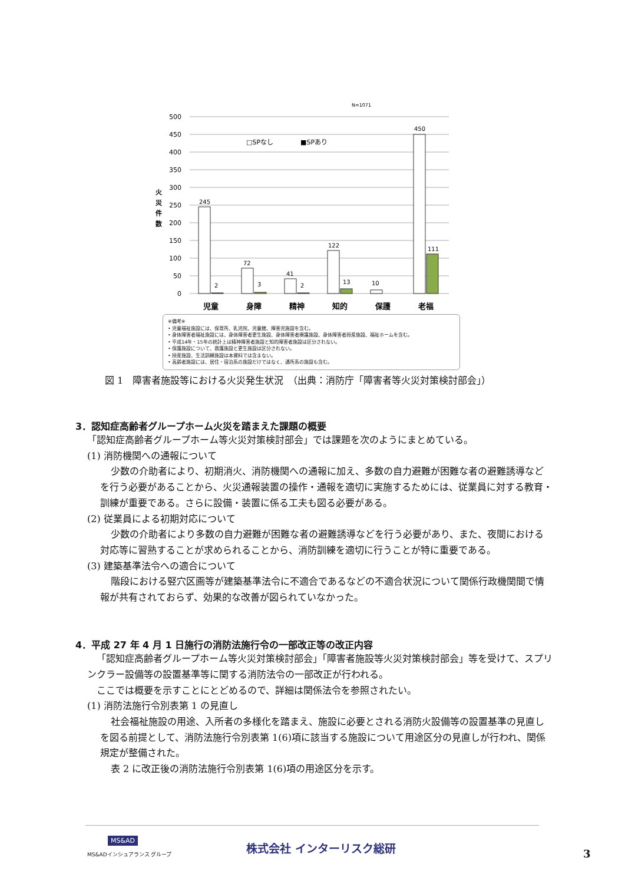N=1071
500
450
400
350
300
250
200
150
100
50
0
火
災
件
数
□SPなし
■SPあり
245
2
72
3
41
2
122
13
10
450
111
児童
身障
精神
知的
保護
老福
※備考※
• 児童福祉施設には、保育所、乳児院、児童館、障害児施設を含む。
• 身体障害者福祉施設には、身体障害者更生施設、身体障害者療護施設、身体障害者授産施設、福祉ホームを含む。
• 平成14年・15年の統計上は精神障害者施設と知的障害者施設は区分されない。
• 保護施設について、救護施設と更生施設は区分されない。
• 授産施設、生活訓練施設は本資料では含まない。
• 高齢者施設には、居住・宿泊系の施設だけではなく、通所系の施設も含む。
図 1　障害者施設等における火災発生状況　（出典：消防庁「障害者等火災対策検討部会」）
3．認知症高齢者グループホーム火災を踏まえた課題の概要
「認知症高齢者グループホーム等火災対策検討部会」では課題を次のようにまとめている。
(1) 消防機関への通報について
少数の介助者により、初期消火、消防機関への通報に加え、多数の自力避難が困難な者の避難誘導などを行う必要があることから、火災通報装置の操作・通報を適切に実施するためには、従業員に対する教育・訓練が重要である。さらに設備・装置に係る工夫も図る必要がある。
(2) 従業員による初期対応について
少数の介助者により多数の自力避難が困難な者の避難誘導などを行う必要があり、また、夜間における対応等に習熟することが求められることから、消防訓練を適切に行うことが特に重要である。
(3) 建築基準法令への適合について
階段における竪穴区画等が建築基準法令に不適合であるなどの不適合状況について関係行政機関間で情報が共有されておらず、効果的な改善が図られていなかった。
4．平成 27 年 4 月 1 日施行の消防法施行令の一部改正等の改正内容
「認知症高齢者グループホーム等火災対策検討部会」「障害者施設等火災対策検討部会」等を受けて、スプリンクラー設備等の設置基準等に関する消防法令の一部改正が行われる。
ここでは概要を示すことにとどめるので、詳細は関係法令を参照されたい。
(1) 消防法施行令別表第 1 の見直し
社会福祉施設の用途、入所者の多様化を踏まえ、施設に必要とされる消防火設備等の設置基準の見直しを図る前提として、消防法施行令別表第 1(6)項に該当する施設について用途区分の見直しが行われ、関係規定が整備された。
表 2 に改正後の消防法施行令別表第 1(6)項の用途区分を示す。
MS&AD
MS&ADインシュアランス グループ
株式会社 インターリスク総研
3